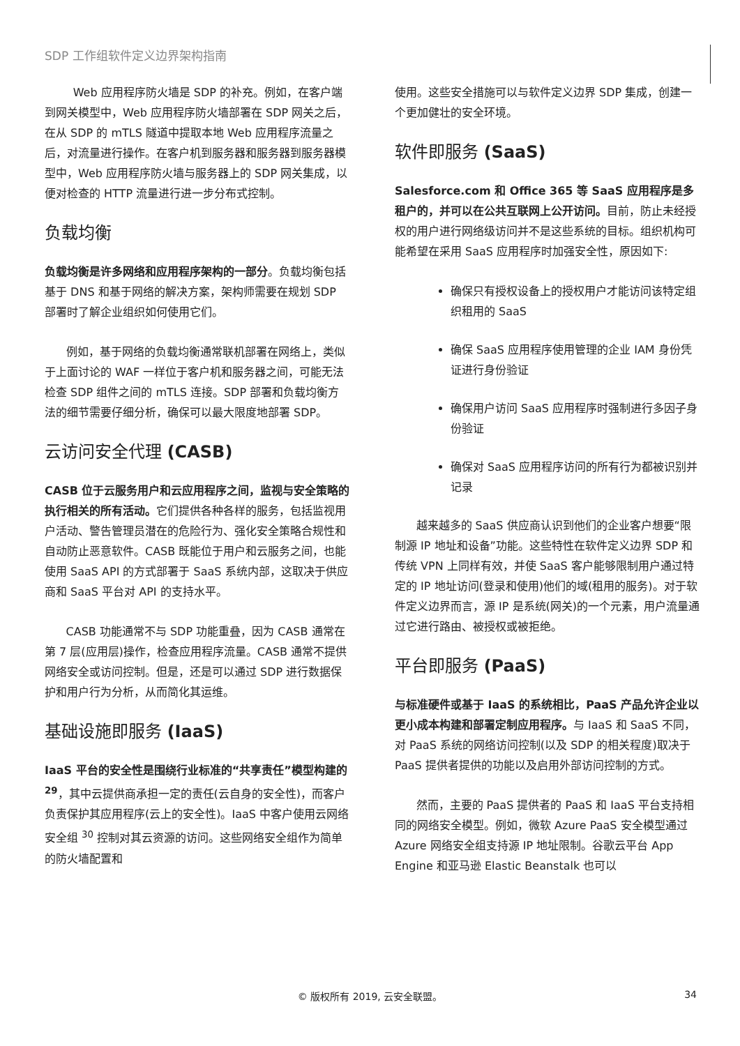SDP 工作组软件定义边界架构指南
Web 应用程序防火墙是 SDP 的补充。例如，在客户端到网关模型中，Web 应用程序防火墙部署在 SDP 网关之后，在从 SDP 的 mTLS 隧道中提取本地 Web 应用程序流量之后，对流量进行操作。在客户机到服务器和服务器到服务器模型中，Web 应用程序防火墙与服务器上的 SDP 网关集成，以便对检查的 HTTP 流量进行进一步分布式控制。
负载均衡
负载均衡是许多网络和应用程序架构的一部分。负载均衡包括基于 DNS 和基于网络的解决方案，架构师需要在规划 SDP 部署时了解企业组织如何使用它们。
例如，基于网络的负载均衡通常联机部署在网络上，类似于上面讨论的 WAF 一样位于客户机和服务器之间，可能无法检查 SDP 组件之间的 mTLS 连接。SDP 部署和负载均衡方法的细节需要仔细分析，确保可以最大限度地部署 SDP。
云访问安全代理 (CASB)
CASB 位于云服务用户和云应用程序之间，监视与安全策略的执行相关的所有活动。它们提供各种各样的服务，包括监视用户活动、警告管理员潜在的危险行为、强化安全策略合规性和自动防止恶意软件。CASB 既能位于用户和云服务之间，也能使用 SaaS API 的方式部署于 SaaS 系统内部，这取决于供应商和 SaaS 平台对 API 的支持水平。
CASB 功能通常不与 SDP 功能重叠，因为 CASB 通常在第 7 层(应用层)操作，检查应用程序流量。CASB 通常不提供网络安全或访问控制。但是，还是可以通过 SDP 进行数据保护和用户行为分析，从而简化其运维。
基础设施即服务 (IaaS)
IaaS 平台的安全性是围绕行业标准的“共享责任”模型构建的 <sup>29</sup>，其中云提供商承担一定的责任(云自身的安全性)，而客户负责保护其应用程序(云上的安全性)。IaaS 中客户使用云网络安全组 <sup>30</sup> 控制对其云资源的访问。这些网络安全组作为简单的防火墙配置和
使用。这些安全措施可以与软件定义边界 SDP 集成，创建一个更加健壮的安全环境。
软件即服务 (SaaS)
Salesforce.com 和 Office 365 等 SaaS 应用程序是多租户的，并可以在公共互联网上公开访问。目前，防止未经授权的用户进行网络级访问并不是这些系统的目标。组织机构可能希望在采用 SaaS 应用程序时加强安全性，原因如下:
确保只有授权设备上的授权用户才能访问该特定组织租用的 SaaS
确保 SaaS 应用程序使用管理的企业 IAM 身份凭证进行身份验证
确保用户访问 SaaS 应用程序时强制进行多因子身份验证
确保对 SaaS 应用程序访问的所有行为都被识别并记录
越来越多的 SaaS 供应商认识到他们的企业客户想要“限制源 IP 地址和设备”功能。这些特性在软件定义边界 SDP 和传统 VPN 上同样有效，并使 SaaS 客户能够限制用户通过特定的 IP 地址访问(登录和使用)他们的域(租用的服务)。对于软件定义边界而言，源 IP 是系统(网关)的一个元素，用户流量通过它进行路由、被授权或被拒绝。
平台即服务 (PaaS)
与标准硬件或基于 IaaS 的系统相比，PaaS 产品允许企业以更小成本构建和部署定制应用程序。与 IaaS 和 SaaS 不同，对 PaaS 系统的网络访问控制(以及 SDP 的相关程度)取决于 PaaS 提供者提供的功能以及启用外部访问控制的方式。
然而，主要的 PaaS 提供者的 PaaS 和 IaaS 平台支持相同的网络安全模型。例如，微软 Azure PaaS 安全模型通过 Azure 网络安全组支持源 IP 地址限制。谷歌云平台 App Engine 和亚马逊 Elastic Beanstalk 也可以
© 版权所有 2019, 云安全联盟。 34